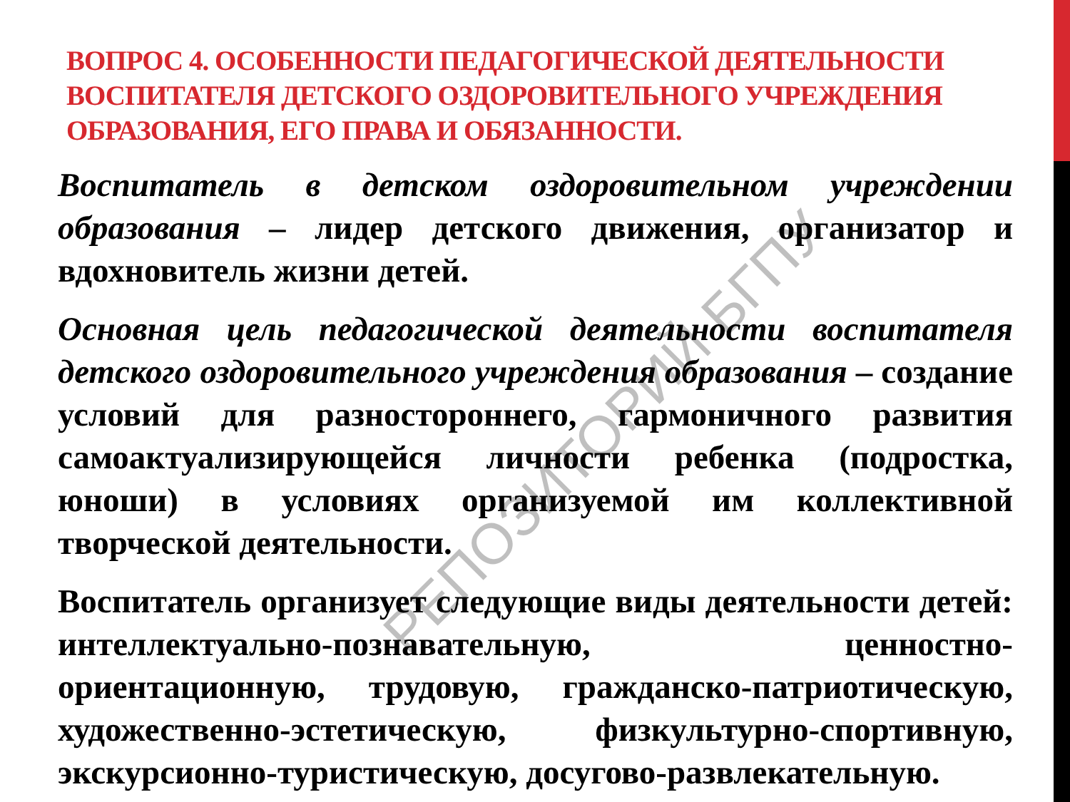ВОПРОС 4. ОСОБЕННОСТИ ПЕДАГОГИЧЕСКОЙ ДЕЯТЕЛЬНОСТИ ВОСПИТАТЕЛЯ ДЕТСКОГО ОЗДОРОВИТЕЛЬНОГО УЧРЕЖДЕНИЯ ОБРАЗОВАНИЯ, ЕГО ПРАВА И ОБЯЗАННОСТИ.
Воспитатель в детском оздоровительном учреждении образования – лидер детского движения, организатор и вдохновитель жизни детей.
Основная цель педагогической деятельности воспитателя детского оздоровительного учреждения образования – создание условий для разностороннего, гармоничного развития самоактуализирующейся личности ребенка (подростка, юноши) в условиях организуемой им коллективной творческой деятельности.
Воспитатель организует следующие виды деятельности детей: интеллектуально-познавательную, ценностно-ориентационную, трудовую, гражданско-патриотическую, художественно-эстетическую, физкультурно-спортивную, экскурсионно-туристическую, досугово-развлекательную.
РЕПОЗИТОРИЙ БГПУ